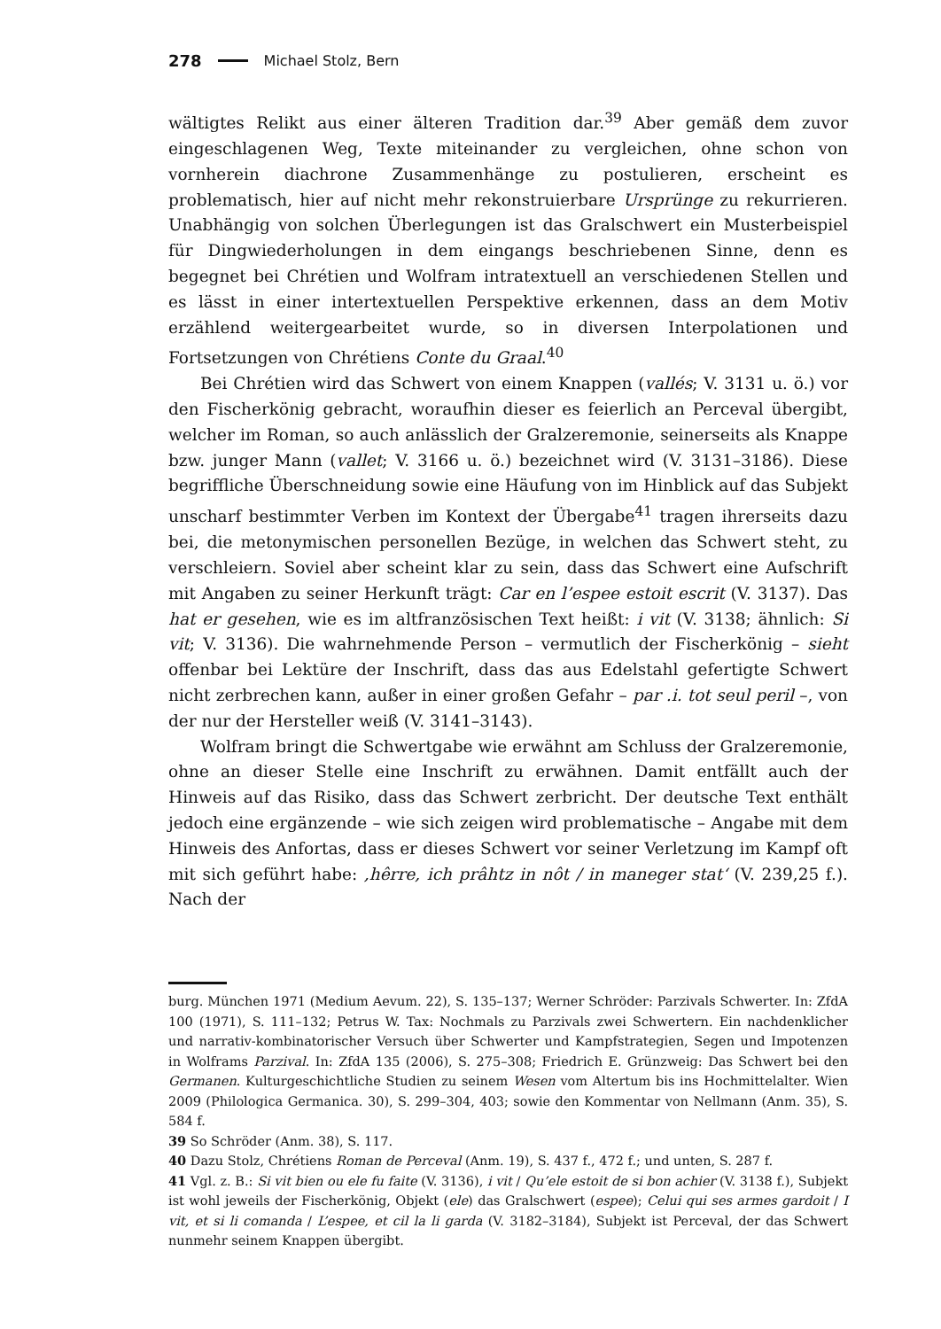278 Michael Stolz, Bern
wältigtes Relikt aus einer älteren Tradition dar.<sup>39</sup> Aber gemäß dem zuvor eingeschlagenen Weg, Texte miteinander zu vergleichen, ohne schon von vornherein diachrone Zusammenhänge zu postulieren, erscheint es problematisch, hier auf nicht mehr rekonstruierbare Ursprünge zu rekurrieren. Unabhängig von solchen Überlegungen ist das Gralschwert ein Musterbeispiel für Dingwiederholungen in dem eingangs beschriebenen Sinne, denn es begegnet bei Chrétien und Wolfram intratextuell an verschiedenen Stellen und es lässt in einer intertextuellen Perspektive erkennen, dass an dem Motiv erzählend weitergearbeitet wurde, so in diversen Interpolationen und Fortsetzungen von Chrétiens Conte du Graal.<sup>40</sup>
Bei Chrétien wird das Schwert von einem Knappen (vallés; V. 3131 u. ö.) vor den Fischerkönig gebracht, woraufhin dieser es feierlich an Perceval übergibt, welcher im Roman, so auch anlässlich der Gralzeremonie, seinerseits als Knappe bzw. junger Mann (vallet; V. 3166 u. ö.) bezeichnet wird (V. 3131–3186). Diese begriffliche Überschneidung sowie eine Häufung von im Hinblick auf das Subjekt unscharf bestimmter Verben im Kontext der Übergabe<sup>41</sup> tragen ihrerseits dazu bei, die metonymischen personellen Bezüge, in welchen das Schwert steht, zu verschleiern. Soviel aber scheint klar zu sein, dass das Schwert eine Aufschrift mit Angaben zu seiner Herkunft trägt: Car en l’espee estoit escrit (V. 3137). Das hat er gesehen, wie es im altfranzösischen Text heißt: i vit (V. 3138; ähnlich: Si vit; V. 3136). Die wahrnehmende Person – vermutlich der Fischerkönig – sieht offenbar bei Lektüre der Inschrift, dass das aus Edelstahl gefertigte Schwert nicht zerbrechen kann, außer in einer großen Gefahr – par .i. tot seul peril –, von der nur der Hersteller weiß (V. 3141–3143).
Wolfram bringt die Schwertgabe wie erwähnt am Schluss der Gralzeremonie, ohne an dieser Stelle eine Inschrift zu erwähnen. Damit entfällt auch der Hinweis auf das Risiko, dass das Schwert zerbricht. Der deutsche Text enthält jedoch eine ergänzende – wie sich zeigen wird problematische – Angabe mit dem Hinweis des Anfortas, dass er dieses Schwert vor seiner Verletzung im Kampf oft mit sich geführt habe: ‚hêrre, ich prâhtz in nôt / in maneger stat‘ (V. 239,25 f.). Nach der
burg. München 1971 (Medium Aevum. 22), S. 135–137; Werner Schröder: Parzivals Schwerter. In: ZfdA 100 (1971), S. 111–132; Petrus W. Tax: Nochmals zu Parzivals zwei Schwertern. Ein nachdenklicher und narrativ-kombinatorischer Versuch über Schwerter und Kampfstrategien, Segen und Impotenzen in Wolframs Parzival. In: ZfdA 135 (2006), S. 275–308; Friedrich E. Grünzweig: Das Schwert bei den Germanen. Kulturgeschichtliche Studien zu seinem Wesen vom Altertum bis ins Hochmittelalter. Wien 2009 (Philologica Germanica. 30), S. 299–304, 403; sowie den Kommentar von Nellmann (Anm. 35), S. 584 f.
39 So Schröder (Anm. 38), S. 117.
40 Dazu Stolz, Chrétiens Roman de Perceval (Anm. 19), S. 437 f., 472 f.; und unten, S. 287 f.
41 Vgl. z. B.: Si vit bien ou ele fu faite (V. 3136), i vit / Qu’ele estoit de si bon achier (V. 3138 f.), Subjekt ist wohl jeweils der Fischerkönig, Objekt (ele) das Gralschwert (espee); Celui qui ses armes gardoit / I vit, et si li comanda / L’espee, et cil la li garda (V. 3182–3184), Subjekt ist Perceval, der das Schwert nunmehr seinem Knappen übergibt.